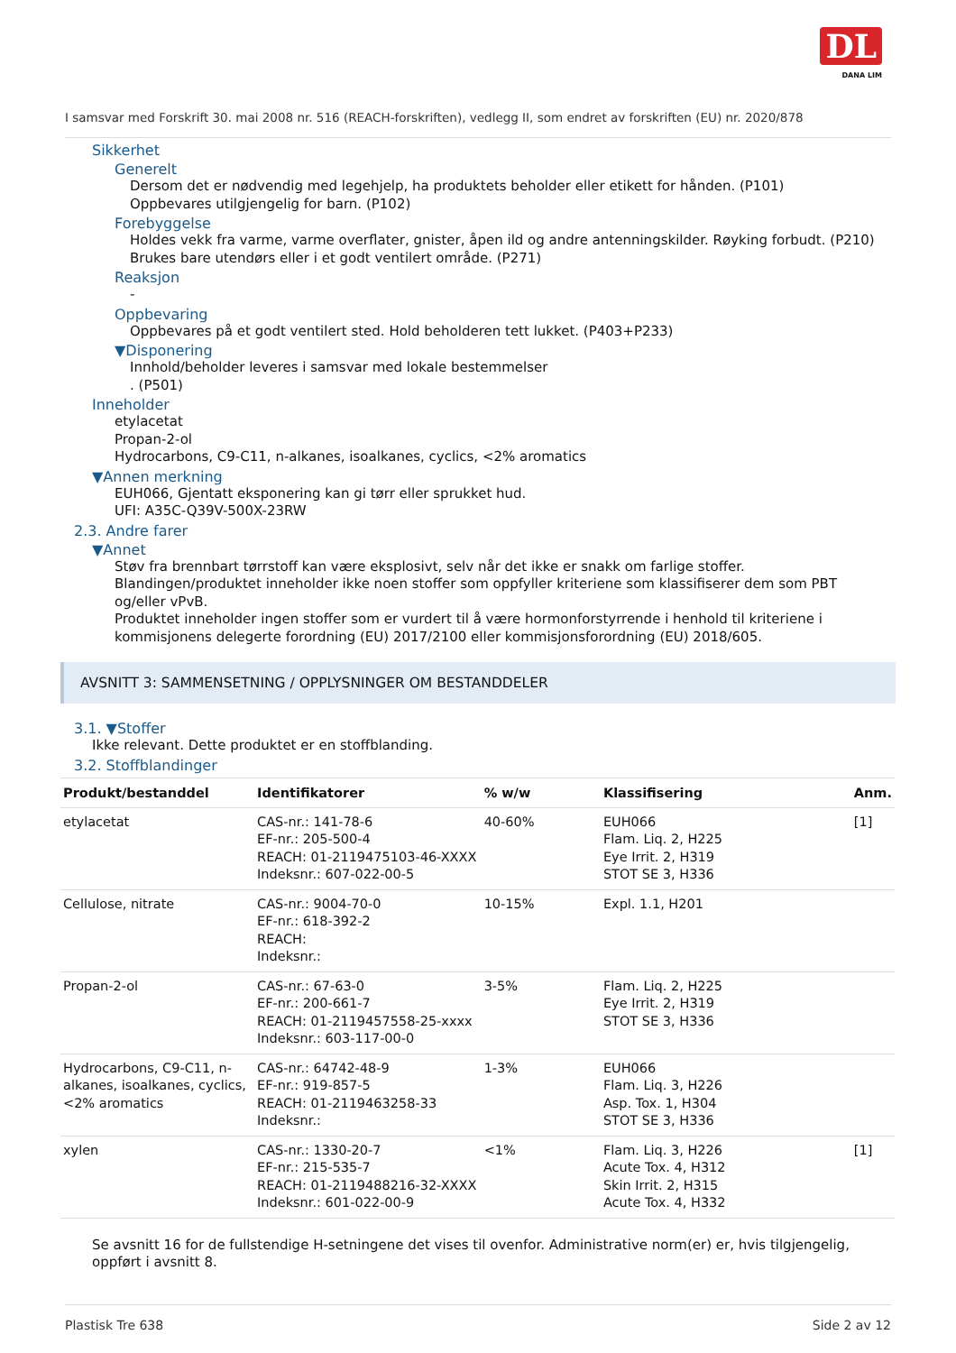DL
DANA LIM
I samsvar med Forskrift 30. mai 2008 nr. 516 (REACH-forskriften), vedlegg II, som endret av forskriften (EU) nr. 2020/878
Sikkerhet
Generelt
Dersom det er nødvendig med legehjelp, ha produktets beholder eller etikett for hånden. (P101)
Oppbevares utilgjengelig for barn. (P102)
Forebyggelse
Holdes vekk fra varme, varme overflater, gnister, åpen ild og andre antenningskilder. Røyking forbudt. (P210)
Brukes bare utendørs eller i et godt ventilert område. (P271)
Reaksjon
-
Oppbevaring
Oppbevares på et godt ventilert sted. Hold beholderen tett lukket. (P403+P233)
▼Disponering
Innhold/beholder leveres i samsvar med lokale bestemmelser
. (P501)
Inneholder
etylacetat
Propan-2-ol
Hydrocarbons, C9-C11, n-alkanes, isoalkanes, cyclics, <2% aromatics
▼Annen merkning
EUH066, Gjentatt eksponering kan gi tørr eller sprukket hud.
UFI: A35C-Q39V-500X-23RW
2.3. Andre farer
▼Annet
Støv fra brennbart tørrstoff kan være eksplosivt, selv når det ikke er snakk om farlige stoffer.
Blandingen/produktet inneholder ikke noen stoffer som oppfyller kriteriene som klassifiserer dem som PBT og/eller vPvB.
Produktet inneholder ingen stoffer som er vurdert til å være hormonforstyrrende i henhold til kriteriene i kommisjonens delegerte forordning (EU) 2017/2100 eller kommisjonsforordning (EU) 2018/605.
AVSNITT 3: SAMMENSETNING / OPPLYSNINGER OM BESTANDDELER
3.1. ▼Stoffer
Ikke relevant. Dette produktet er en stoffblanding.
3.2. Stoffblandinger
| Produkt/bestanddel | Identifikatorer | % w/w | Klassifisering | Anm. |
| --- | --- | --- | --- | --- |
| etylacetat | CAS-nr.: 141-78-6 EF-nr.: 205-500-4 REACH: 01-2119475103-46-XXXX Indeksnr.: 607-022-00-5 | 40-60% | EUH066 Flam. Liq. 2, H225 Eye Irrit. 2, H319 STOT SE 3, H336 | [1] |
| Cellulose, nitrate | CAS-nr.: 9004-70-0 EF-nr.: 618-392-2 REACH: Indeksnr.: | 10-15% | Expl. 1.1, H201 | |
| Propan-2-ol | CAS-nr.: 67-63-0 EF-nr.: 200-661-7 REACH: 01-2119457558-25-xxxx Indeksnr.: 603-117-00-0 | 3-5% | Flam. Liq. 2, H225 Eye Irrit. 2, H319 STOT SE 3, H336 | |
| Hydrocarbons, C9-C11, n-alkanes, isoalkanes, cyclics, <2% aromatics | CAS-nr.: 64742-48-9 EF-nr.: 919-857-5 REACH: 01-2119463258-33 Indeksnr.: | 1-3% | EUH066 Flam. Liq. 3, H226 Asp. Tox. 1, H304 STOT SE 3, H336 | |
| xylen | CAS-nr.: 1330-20-7 EF-nr.: 215-535-7 REACH: 01-2119488216-32-XXXX Indeksnr.: 601-022-00-9 | <1% | Flam. Liq. 3, H226 Acute Tox. 4, H312 Skin Irrit. 2, H315 Acute Tox. 4, H332 | [1] |
Se avsnitt 16 for de fullstendige H-setningene det vises til ovenfor. Administrative norm(er) er, hvis tilgjengelig, oppført i avsnitt 8.
Plastisk Tre 638 Side 2 av 12